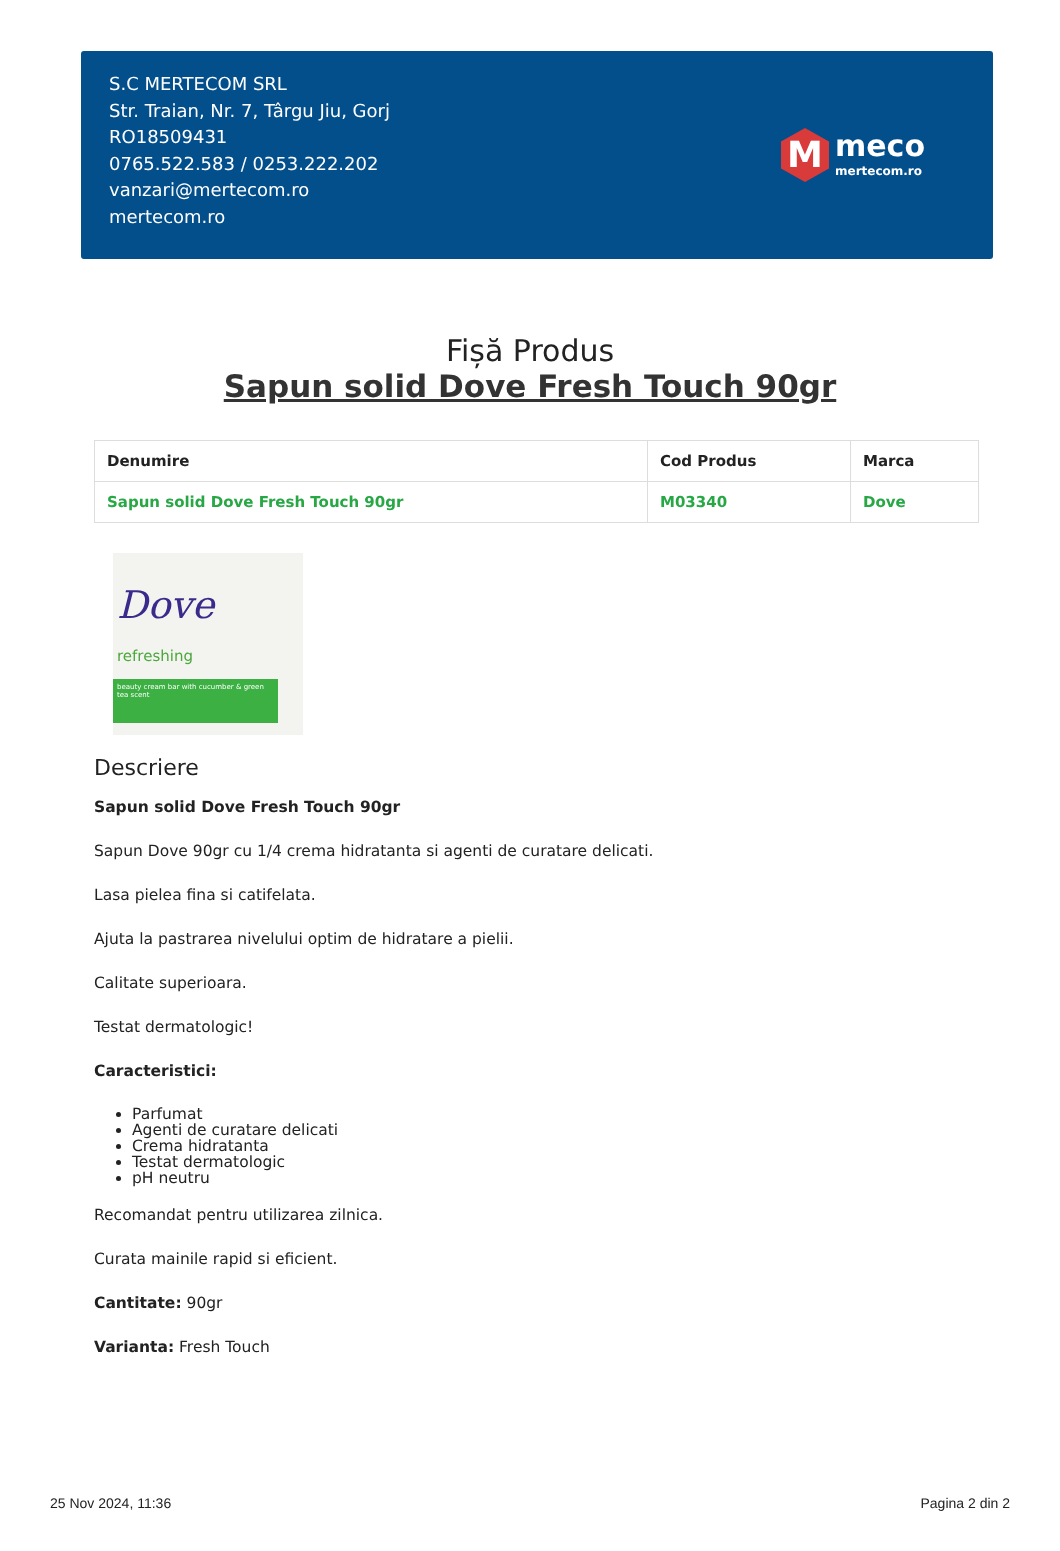S.C MERTECOM SRL
Str. Traian, Nr. 7, Târgu Jiu, Gorj
RO18509431
0765.522.583 / 0253.222.202
vanzari@mertecom.ro
mertecom.ro
M
meco
mertecom.ro
Fișă Produs
Sapun solid Dove Fresh Touch 90gr
| Denumire | Cod Produs | Marca |
| --- | --- | --- |
| Sapun solid Dove Fresh Touch 90gr | M03340 | Dove |
Dove
refreshing
beauty cream bar with cucumber & green tea scent
Descriere
Sapun solid Dove Fresh Touch 90gr
Sapun Dove 90gr cu 1/4 crema hidratanta si agenti de curatare delicati.
Lasa pielea fina si catifelata.
Ajuta la pastrarea nivelului optim de hidratare a pielii.
Calitate superioara.
Testat dermatologic!
Caracteristici:
Parfumat
Agenti de curatare delicati
Crema hidratanta
Testat dermatologic
pH neutru
Recomandat pentru utilizarea zilnica.
Curata mainile rapid si eficient.
Cantitate: 90gr
Varianta: Fresh Touch
25 Nov 2024, 11:36 Pagina 2 din 2